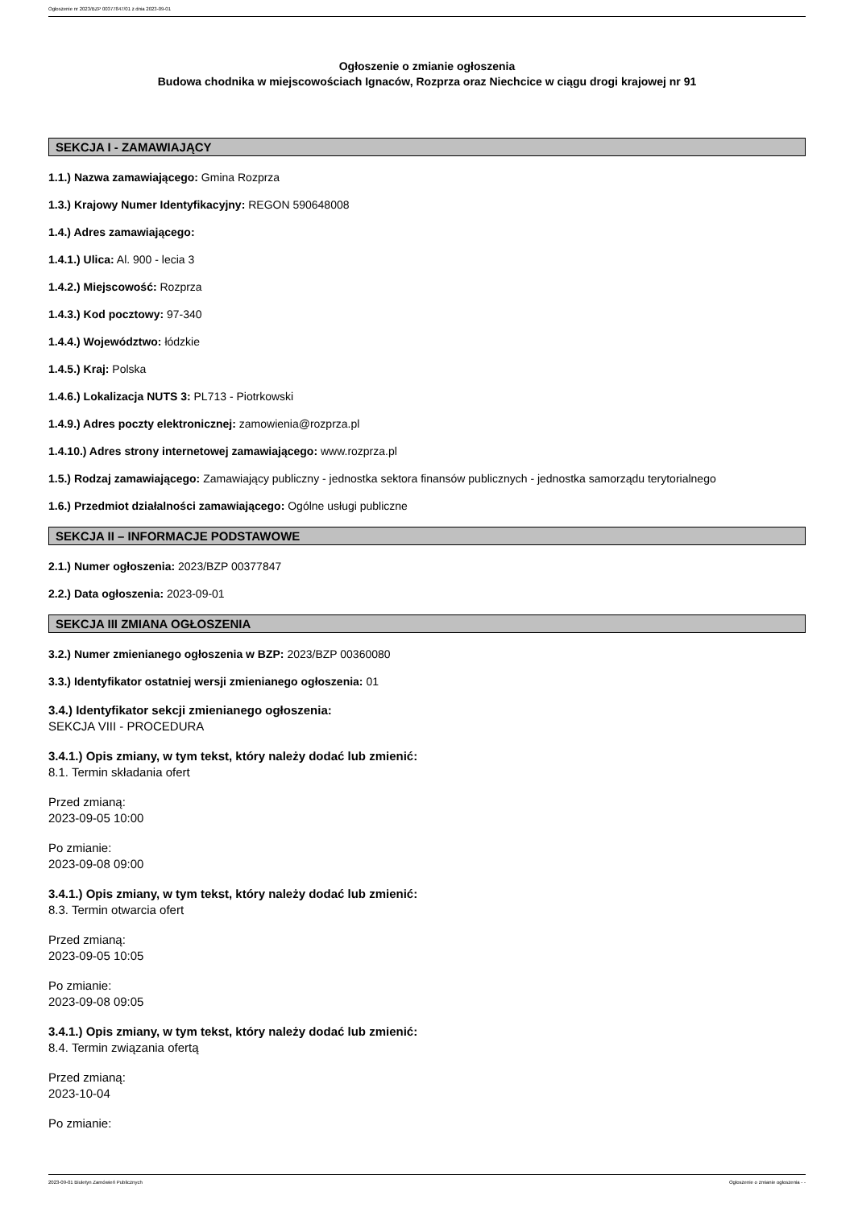Ogłoszenie nr 2023/BZP 00377847/01 z dnia 2023-09-01
Ogłoszenie o zmianie ogłoszenia
Budowa chodnika w miejscowościach Ignaców, Rozprza oraz Niechcice w ciągu drogi krajowej nr 91
SEKCJA I - ZAMAWIAJĄCY
1.1.) Nazwa zamawiającego: Gmina Rozprza
1.3.) Krajowy Numer Identyfikacyjny: REGON 590648008
1.4.) Adres zamawiającego:
1.4.1.) Ulica: Al. 900 - lecia 3
1.4.2.) Miejscowość: Rozprza
1.4.3.) Kod pocztowy: 97-340
1.4.4.) Województwo: łódzkie
1.4.5.) Kraj: Polska
1.4.6.) Lokalizacja NUTS 3: PL713 - Piotrkowski
1.4.9.) Adres poczty elektronicznej: zamowienia@rozprza.pl
1.4.10.) Adres strony internetowej zamawiającego: www.rozprza.pl
1.5.) Rodzaj zamawiającego: Zamawiający publiczny - jednostka sektora finansów publicznych - jednostka samorządu terytorialnego
1.6.) Przedmiot działalności zamawiającego: Ogólne usługi publiczne
SEKCJA II – INFORMACJE PODSTAWOWE
2.1.) Numer ogłoszenia: 2023/BZP 00377847
2.2.) Data ogłoszenia: 2023-09-01
SEKCJA III ZMIANA OGŁOSZENIA
3.2.) Numer zmienianego ogłoszenia w BZP: 2023/BZP 00360080
3.3.) Identyfikator ostatniej wersji zmienianego ogłoszenia: 01
3.4.) Identyfikator sekcji zmienianego ogłoszenia:
SEKCJA VIII - PROCEDURA
3.4.1.) Opis zmiany, w tym tekst, który należy dodać lub zmienić:
8.1. Termin składania ofert
Przed zmianą:
2023-09-05 10:00
Po zmianie:
2023-09-08 09:00
3.4.1.) Opis zmiany, w tym tekst, który należy dodać lub zmienić:
8.3. Termin otwarcia ofert
Przed zmianą:
2023-09-05 10:05
Po zmianie:
2023-09-08 09:05
3.4.1.) Opis zmiany, w tym tekst, który należy dodać lub zmienić:
8.4. Termin związania ofertą
Przed zmianą:
2023-10-04
Po zmianie:
2023-09-01 Biuletyn Zamówień Publicznych Ogłoszenie o zmianie ogłoszenia - -